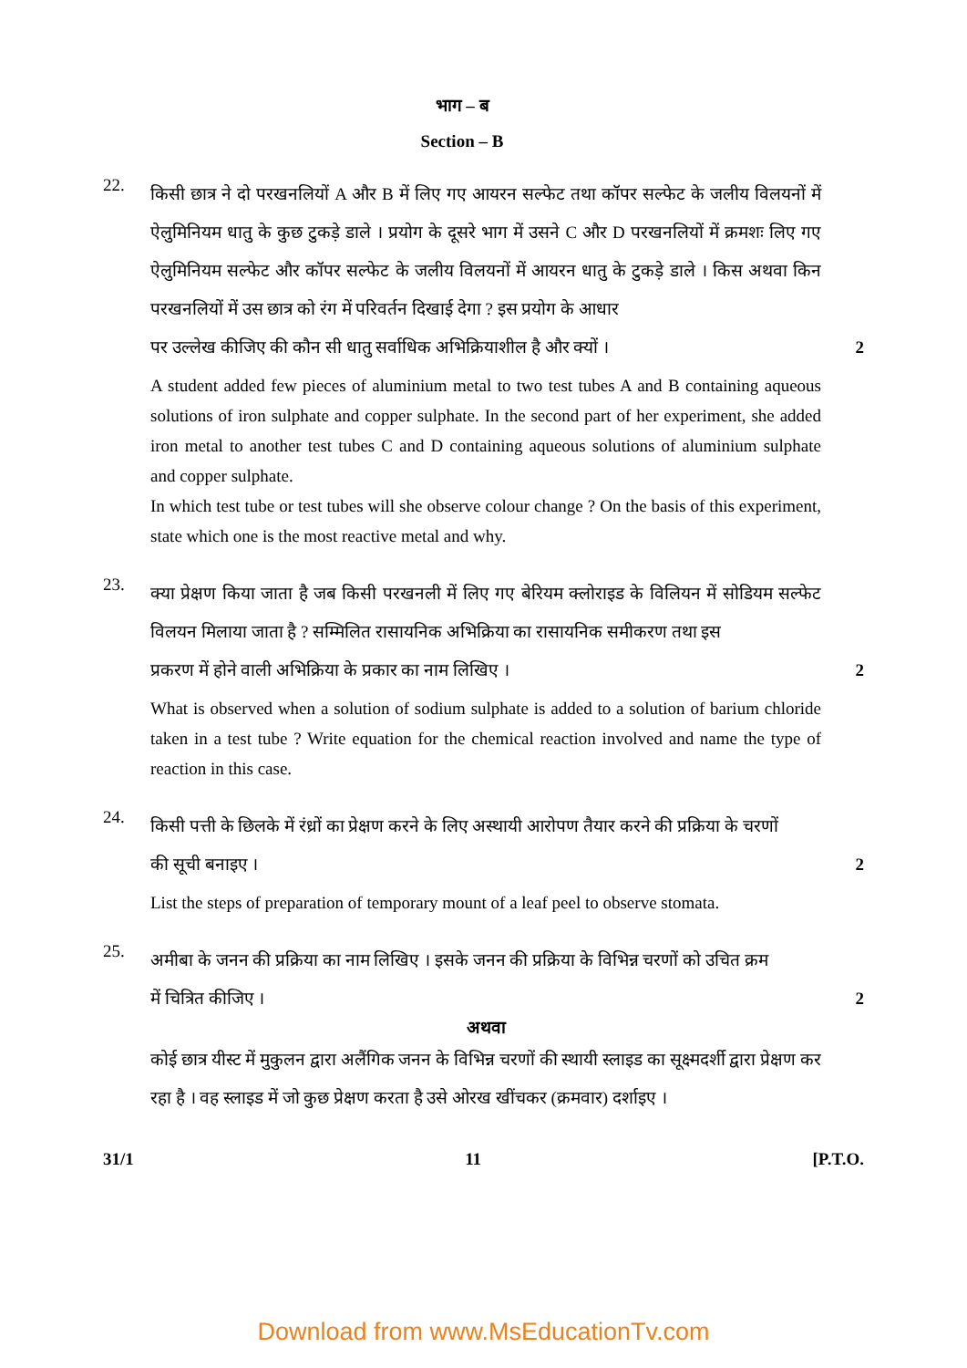भाग – ब
Section – B
22.
किसी छात्र ने दो परखनलियों A और B में लिए गए आयरन सल्फेट तथा कॉपर सल्फेट के जलीय विलयनों में ऐलुमिनियम धातु के कुछ टुकड़े डाले । प्रयोग के दूसरे भाग में उसने C और D परखनलियों में क्रमशः लिए गए ऐलुमिनियम सल्फेट और कॉपर सल्फेट के जलीय विलयनों में आयरन धातु के टुकड़े डाले । किस अथवा किन परखनलियों में उस छात्र को रंग में परिवर्तन दिखाई देगा ? इस प्रयोग के आधार
पर उल्लेख कीजिए की कौन सी धातु सर्वाधिक अभिक्रियाशील है और क्यों । 2
A student added few pieces of aluminium metal to two test tubes A and B containing aqueous solutions of iron sulphate and copper sulphate. In the second part of her experiment, she added iron metal to another test tubes C and D containing aqueous solutions of aluminium sulphate and copper sulphate.
In which test tube or test tubes will she observe colour change ? On the basis of this experiment, state which one is the most reactive metal and why.
23.
क्या प्रेक्षण किया जाता है जब किसी परखनली में लिए गए बेरियम क्लोराइड के विलियन में सोडियम सल्फेट विलयन मिलाया जाता है ? सम्मिलित रासायनिक अभिक्रिया का रासायनिक समीकरण तथा इस
प्रकरण में होने वाली अभिक्रिया के प्रकार का नाम लिखिए । 2
What is observed when a solution of sodium sulphate is added to a solution of barium chloride taken in a test tube ? Write equation for the chemical reaction involved and name the type of reaction in this case.
24.
किसी पत्ती के छिलके में रंध्रों का प्रेक्षण करने के लिए अस्थायी आरोपण तैयार करने की प्रक्रिया के चरणों
की सूची बनाइए । 2
List the steps of preparation of temporary mount of a leaf peel to observe stomata.
25.
अमीबा के जनन की प्रक्रिया का नाम लिखिए । इसके जनन की प्रक्रिया के विभिन्न चरणों को उचित क्रम
में चित्रित कीजिए । 2
अथवा
कोई छात्र यीस्ट में मुकुलन द्वारा अलैंगिक जनन के विभिन्न चरणों की स्थायी स्लाइड का सूक्ष्मदर्शी द्वारा प्रेक्षण कर रहा है । वह स्लाइड में जो कुछ प्रेक्षण करता है उसे ओरख खींचकर (क्रमवार) दर्शाइए ।
31/1 11 [P.T.O.
Download from www.MsEducationTv.com